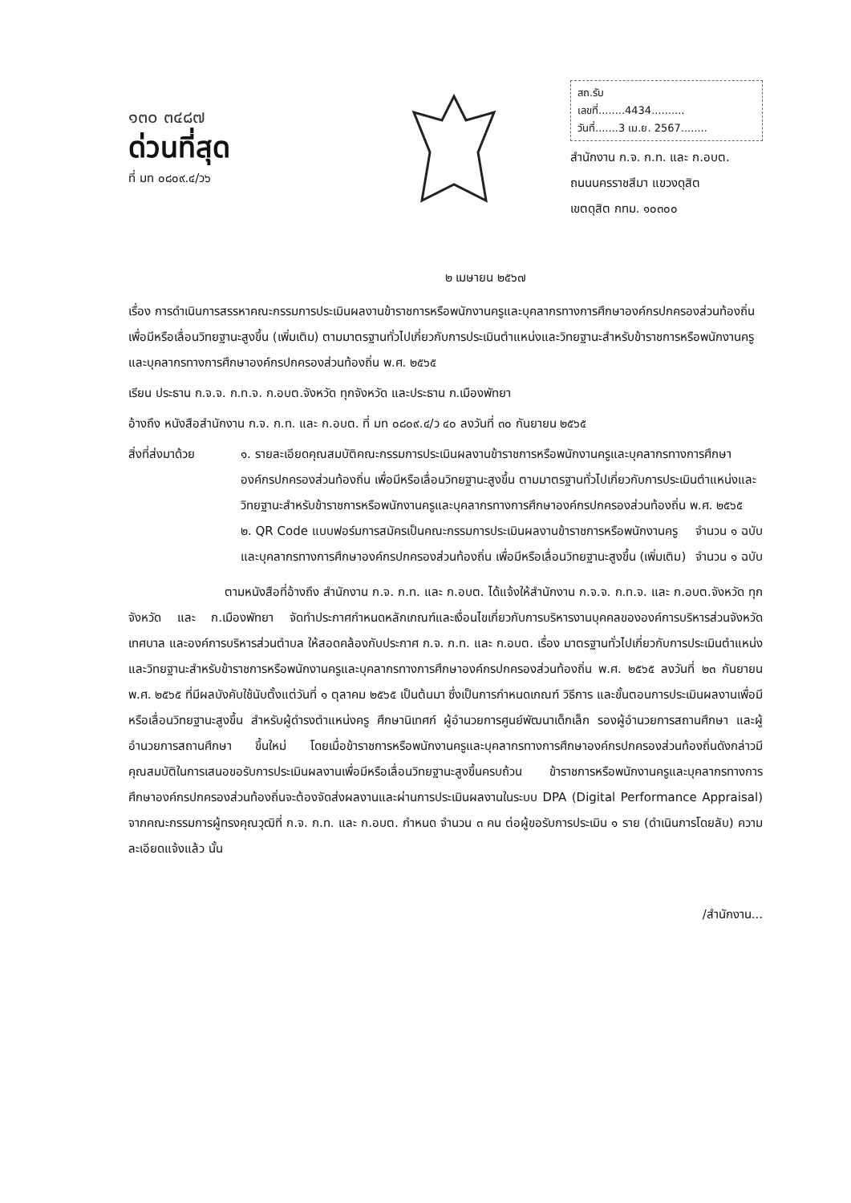๑๓๐ ๓๔๘๗
ด่วนที่สุด
ที่ มท ๐๘๐๙.๔/ว๖
สถ.รับ
เลขที่........4434..........
วันที่.......3 เม.ย. 2567........
สำนักงาน ก.จ. ก.ท. และ ก.อบต.
ถนนนครราชสีมา แขวงดุสิต
เขตดุสิต กทม. ๑๐๓๐๐
๒ เมษายน ๒๕๖๗
เรื่อง การดำเนินการสรรหาคณะกรรมการประเมินผลงานข้าราชการหรือพนักงานครูและบุคลากรทางการศึกษาองค์กรปกครองส่วนท้องถิ่น เพื่อมีหรือเลื่อนวิทยฐานะสูงขึ้น (เพิ่มเติม) ตามมาตรฐานทั่วไปเกี่ยวกับการประเมินตำแหน่งและวิทยฐานะสำหรับข้าราชการหรือพนักงานครูและบุคลากรทางการศึกษาองค์กรปกครองส่วนท้องถิ่น พ.ศ. ๒๕๖๕
เรียน ประธาน ก.จ.จ. ก.ท.จ. ก.อบต.จังหวัด ทุกจังหวัด และประธาน ก.เมืองพัทยา
อ้างถึง หนังสือสำนักงาน ก.จ. ก.ท. และ ก.อบต. ที่ มท ๐๘๐๙.๔/ว ๔๐ ลงวันที่ ๓๐ กันยายน ๒๕๖๕
สิ่งที่ส่งมาด้วย
๑. รายละเอียดคุณสมบัติคณะกรรมการประเมินผลงานข้าราชการหรือพนักงานครูและบุคลากรทางการศึกษาองค์กรปกครองส่วนท้องถิ่น เพื่อมีหรือเลื่อนวิทยฐานะสูงขึ้น ตามมาตรฐานทั่วไปเกี่ยวกับการประเมินตำแหน่งและวิทยฐานะสำหรับข้าราชการหรือพนักงานครูและบุคลากรทางการศึกษาองค์กรปกครองส่วนท้องถิ่น พ.ศ. ๒๕๖๕ จำนวน ๑ ฉบับ
๒. QR Code แบบฟอร์มการสมัครเป็นคณะกรรมการประเมินผลงานข้าราชการหรือพนักงานครูและบุคลากรทางการศึกษาองค์กรปกครองส่วนท้องถิ่น เพื่อมีหรือเลื่อนวิทยฐานะสูงขึ้น (เพิ่มเติม) จำนวน ๑ ฉบับ
ตามหนังสือที่อ้างถึง สำนักงาน ก.จ. ก.ท. และ ก.อบต. ได้แจ้งให้สำนักงาน ก.จ.จ. ก.ท.จ. และ ก.อบต.จังหวัด ทุกจังหวัด และ ก.เมืองพัทยา จัดทำประกาศกำหนดหลักเกณฑ์และเงื่อนไขเกี่ยวกับการบริหารงานบุคคลขององค์การบริหารส่วนจังหวัด เทศบาล และองค์การบริหารส่วนตำบล ให้สอดคล้องกับประกาศ ก.จ. ก.ท. และ ก.อบต. เรื่อง มาตรฐานทั่วไปเกี่ยวกับการประเมินตำแหน่งและวิทยฐานะสำหรับข้าราชการหรือพนักงานครูและบุคลากรทางการศึกษาองค์กรปกครองส่วนท้องถิ่น พ.ศ. ๒๕๖๕ ลงวันที่ ๒๓ กันยายน พ.ศ. ๒๕๖๕ ที่มีผลบังคับใช้นับตั้งแต่วันที่ ๑ ตุลาคม ๒๕๖๕ เป็นต้นมา ซึ่งเป็นการกำหนดเกณฑ์ วิธีการ และขั้นตอนการประเมินผลงานเพื่อมีหรือเลื่อนวิทยฐานะสูงขึ้น สำหรับผู้ดำรงตำแหน่งครู ศึกษานิเทศก์ ผู้อำนวยการศูนย์พัฒนาเด็กเล็ก รองผู้อำนวยการสถานศึกษา และผู้อำนวยการสถานศึกษา ขึ้นใหม่ โดยเมื่อข้าราชการหรือพนักงานครูและบุคลากรทางการศึกษาองค์กรปกครองส่วนท้องถิ่นดังกล่าวมีคุณสมบัติในการเสนอขอรับการประเมินผลงานเพื่อมีหรือเลื่อนวิทยฐานะสูงขึ้นครบถ้วน ข้าราชการหรือพนักงานครูและบุคลากรทางการศึกษาองค์กรปกครองส่วนท้องถิ่นจะต้องจัดส่งผลงานและผ่านการประเมินผลงานในระบบ DPA (Digital Performance Appraisal) จากคณะกรรมการผู้ทรงคุณวุฒิที่ ก.จ. ก.ท. และ ก.อบต. กำหนด จำนวน ๓ คน ต่อผู้ขอรับการประเมิน ๑ ราย (ดำเนินการโดยลับ) ความละเอียดแจ้งแล้ว นั้น
/สำนักงาน...